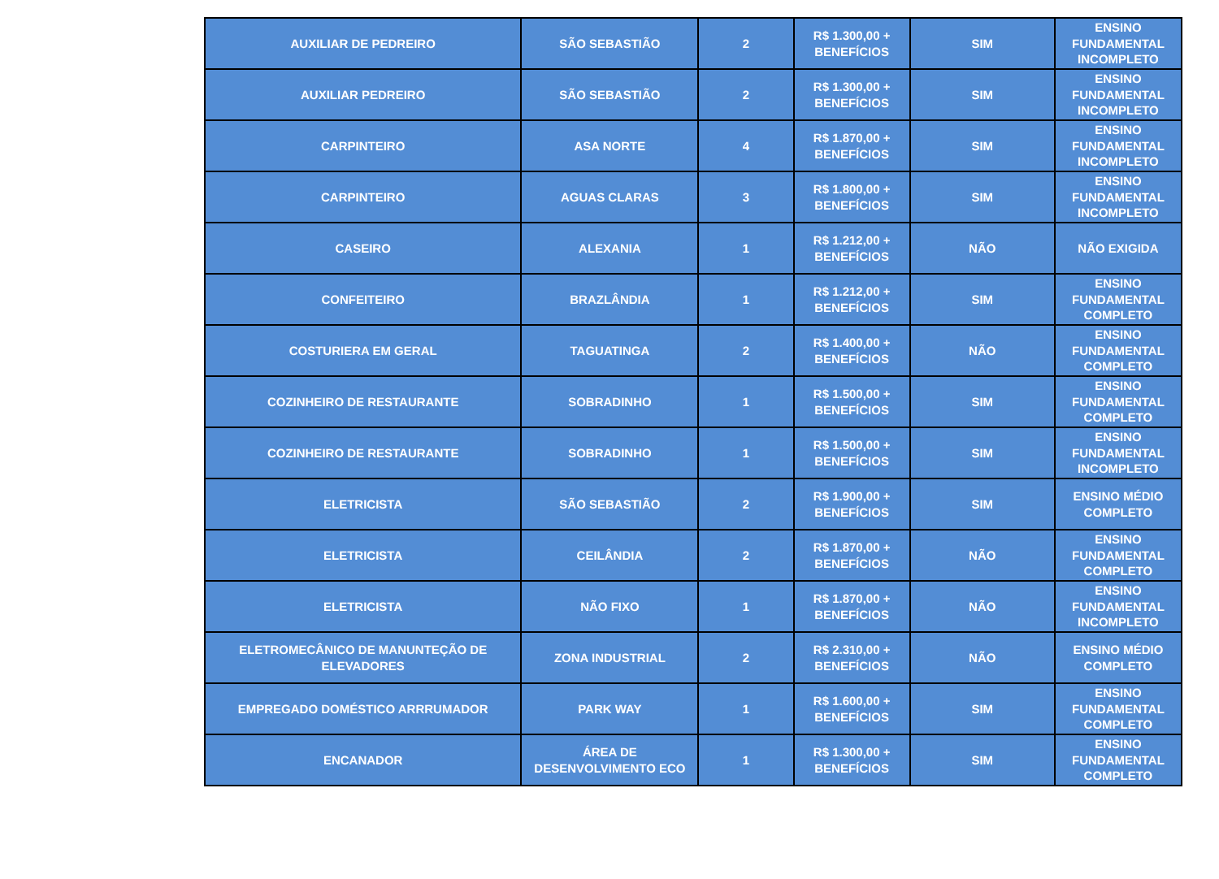| AUXILIAR DE PEDREIRO | SÃO SEBASTIÃO | 2 | R$ 1.300,00 + BENEFÍCIOS | SIM | ENSINO FUNDAMENTAL INCOMPLETO |
| AUXILIAR PEDREIRO | SÃO SEBASTIÃO | 2 | R$ 1.300,00 + BENEFÍCIOS | SIM | ENSINO FUNDAMENTAL INCOMPLETO |
| CARPINTEIRO | ASA NORTE | 4 | R$ 1.870,00 + BENEFÍCIOS | SIM | ENSINO FUNDAMENTAL INCOMPLETO |
| CARPINTEIRO | AGUAS CLARAS | 3 | R$ 1.800,00 + BENEFÍCIOS | SIM | ENSINO FUNDAMENTAL INCOMPLETO |
| CASEIRO | ALEXANIA | 1 | R$ 1.212,00 + BENEFÍCIOS | NÃO | NÃO EXIGIDA |
| CONFEITEIRO | BRAZLÂNDIA | 1 | R$ 1.212,00 + BENEFÍCIOS | SIM | ENSINO FUNDAMENTAL COMPLETO |
| COSTURIERA EM GERAL | TAGUATINGA | 2 | R$ 1.400,00 + BENEFÍCIOS | NÃO | ENSINO FUNDAMENTAL COMPLETO |
| COZINHEIRO DE RESTAURANTE | SOBRADINHO | 1 | R$ 1.500,00 + BENEFÍCIOS | SIM | ENSINO FUNDAMENTAL COMPLETO |
| COZINHEIRO DE RESTAURANTE | SOBRADINHO | 1 | R$ 1.500,00 + BENEFÍCIOS | SIM | ENSINO FUNDAMENTAL INCOMPLETO |
| ELETRICISTA | SÃO SEBASTIÃO | 2 | R$ 1.900,00 + BENEFÍCIOS | SIM | ENSINO MÉDIO COMPLETO |
| ELETRICISTA | CEILÂNDIA | 2 | R$ 1.870,00 + BENEFÍCIOS | NÃO | ENSINO FUNDAMENTAL COMPLETO |
| ELETRICISTA | NÃO FIXO | 1 | R$ 1.870,00 + BENEFÍCIOS | NÃO | ENSINO FUNDAMENTAL INCOMPLETO |
| ELETROMECÂNICO DE MANUNTEÇÃO DE ELEVADORES | ZONA INDUSTRIAL | 2 | R$ 2.310,00 + BENEFÍCIOS | NÃO | ENSINO MÉDIO COMPLETO |
| EMPREGADO DOMÉSTICO ARRRUMADOR | PARK WAY | 1 | R$ 1.600,00 + BENEFÍCIOS | SIM | ENSINO FUNDAMENTAL COMPLETO |
| ENCANADOR | ÁREA DE DESENVOLVIMENTO ECO | 1 | R$ 1.300,00 + BENEFÍCIOS | SIM | ENSINO FUNDAMENTAL COMPLETO |